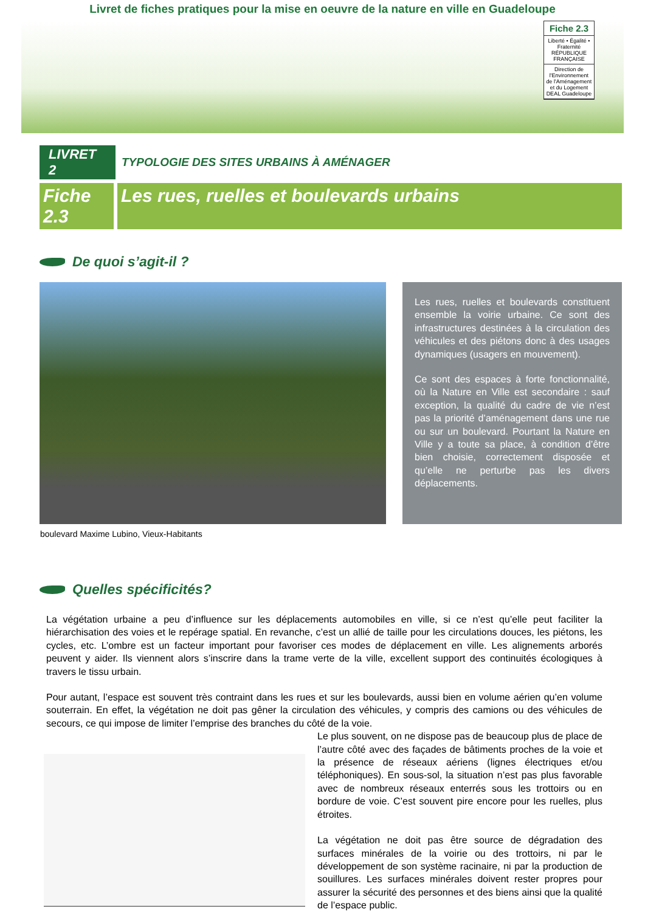Livret de fiches pratiques pour la mise en oeuvre de la nature en ville en Guadeloupe
Fiche 2.3
Liberté • Égalité • Fraternité
RÉPUBLIQUE FRANÇAISE
Direction de l'Environnement de l'Aménagement et du Logement
DEAL Guadeloupe
LIVRET 2
TYPOLOGIE DES SITES URBAINS À AMÉNAGER
Fiche 2.3
Les rues, ruelles et boulevards urbains
De quoi s’agit-il ?
Les rues, ruelles et boulevards constituent ensemble la voirie urbaine. Ce sont des infrastructures destinées à la circulation des véhicules et des piétons donc à des usages dynamiques (usagers en mouvement).
Ce sont des espaces à forte fonctionnalité, où la Nature en Ville est secondaire : sauf exception, la qualité du cadre de vie n’est pas la priorité d’aménagement dans une rue ou sur un boulevard. Pourtant la Nature en Ville y a toute sa place, à condition d’être bien choisie, correctement disposée et qu’elle ne perturbe pas les divers déplacements.
boulevard Maxime Lubino, Vieux-Habitants
Quelles spécificités?
La végétation urbaine a peu d’influence sur les déplacements automobiles en ville, si ce n’est qu’elle peut faciliter la hiérarchisation des voies et le repérage spatial. En revanche, c’est un allié de taille pour les circulations douces, les piétons, les cycles, etc. L’ombre est un facteur important pour favoriser ces modes de déplacement en ville. Les alignements arborés peuvent y aider. Ils viennent alors s’inscrire dans la trame verte de la ville, excellent support des continuités écologiques à travers le tissu urbain.
Pour autant, l’espace est souvent très contraint dans les rues et sur les boulevards, aussi bien en volume aérien qu’en volume souterrain. En effet, la végétation ne doit pas gêner la circulation des véhicules, y compris des camions ou des véhicules de secours, ce qui impose de limiter l’emprise des branches du côté de la voie.
Le plus souvent, on ne dispose pas de beaucoup plus de place de l’autre côté avec des façades de bâtiments proches de la voie et la présence de réseaux aériens (lignes électriques et/ou téléphoniques). En sous-sol, la situation n’est pas plus favorable avec de nombreux réseaux enterrés sous les trottoirs ou en bordure de voie. C’est souvent pire encore pour les ruelles, plus étroites.
La végétation ne doit pas être source de dégradation des surfaces minérales de la voirie ou des trottoirs, ni par le développement de son système racinaire, ni par la production de souillures. Les surfaces minérales doivent rester propres pour assurer la sécurité des personnes et des biens ainsi que la qualité de l’espace public.